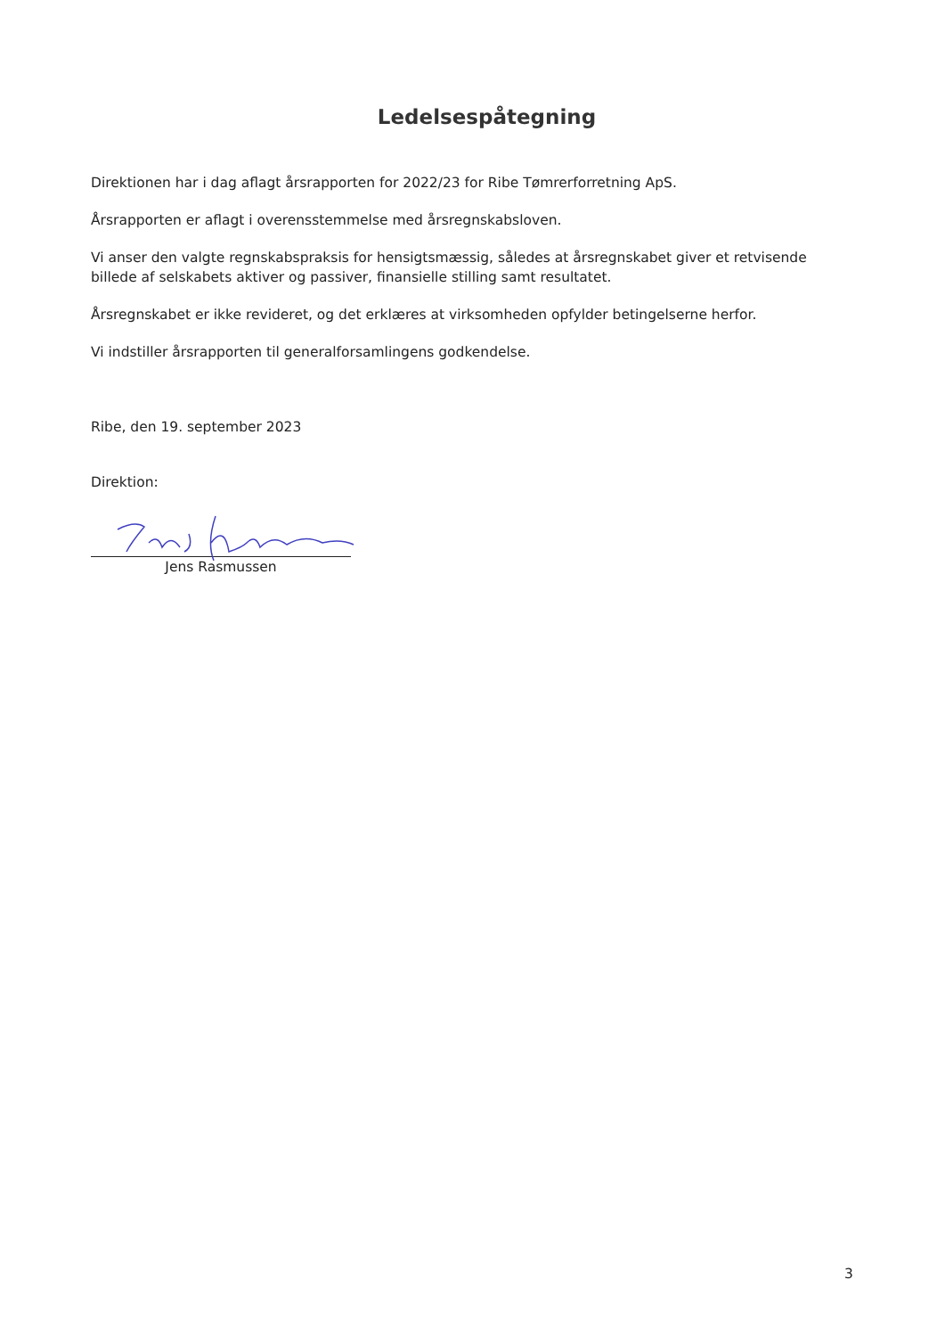Ledelsespåtegning
Direktionen har i dag aflagt årsrapporten for 2022/23 for Ribe Tømrerforretning ApS.
Årsrapporten er aflagt i overensstemmelse med årsregnskabsloven.
Vi anser den valgte regnskabspraksis for hensigtsmæssig, således at årsregnskabet giver et retvisende billede af selskabets aktiver og passiver, finansielle stilling samt resultatet.
Årsregnskabet er ikke revideret, og det erklæres at virksomheden opfylder betingelserne herfor.
Vi indstiller årsrapporten til generalforsamlingens godkendelse.
Ribe, den 19. september 2023
Direktion:
Jens Rasmussen
3